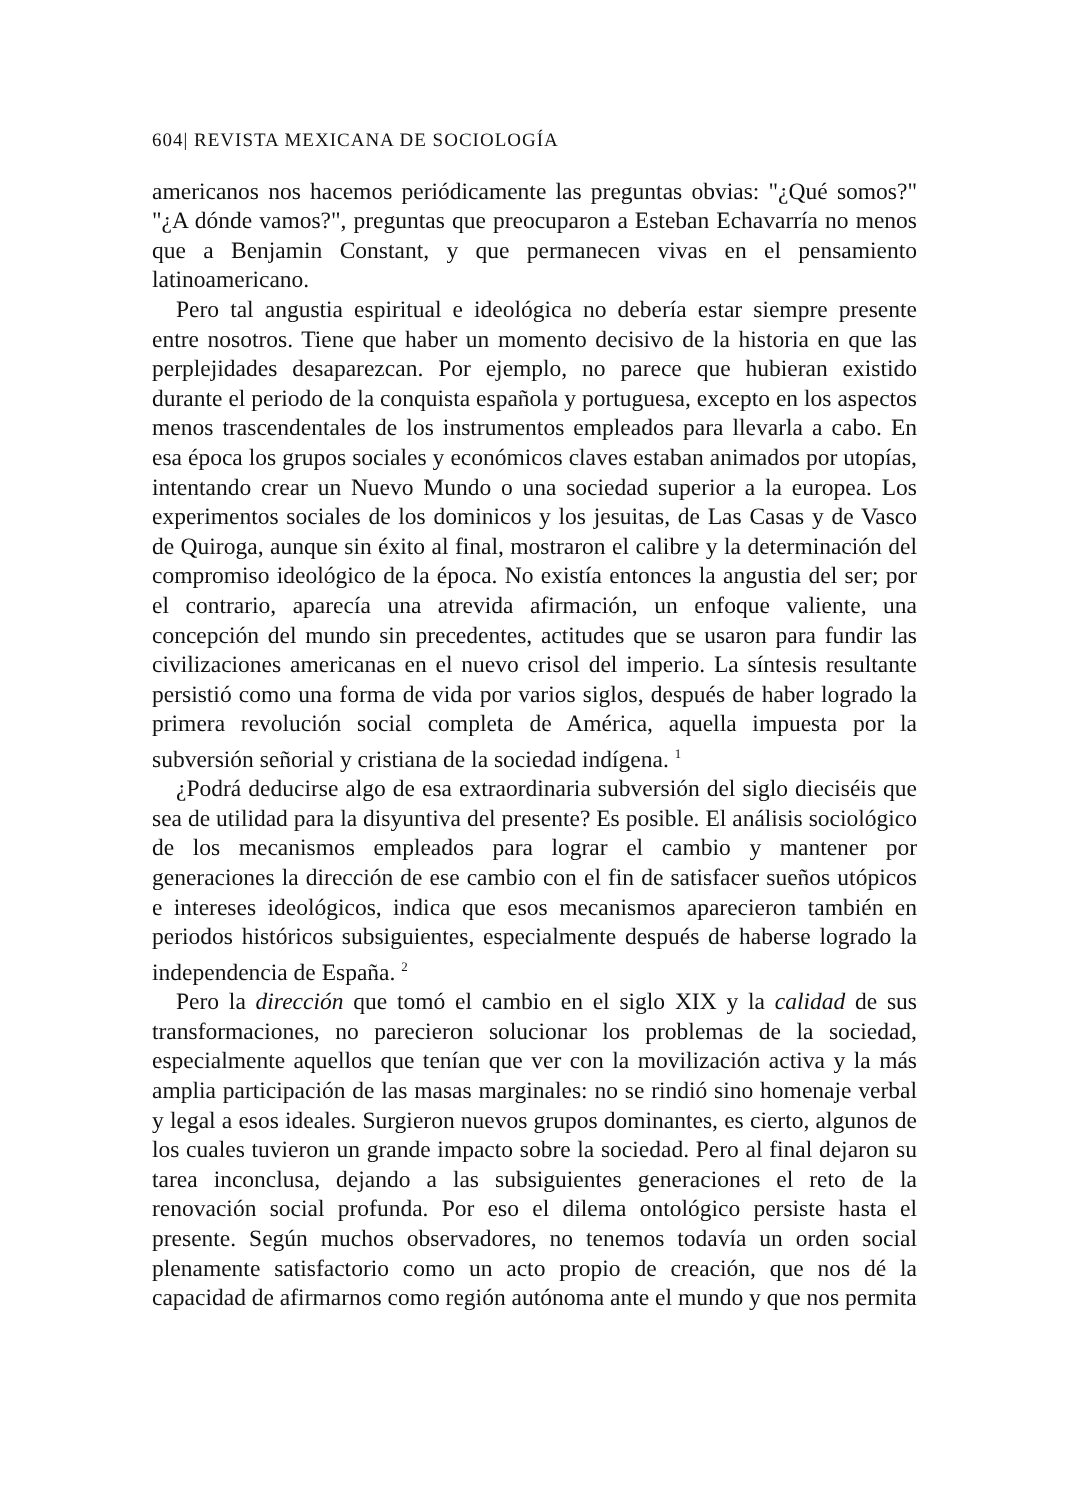604| REVISTA MEXICANA DE SOCIOLOGÍA
americanos nos hacemos periódicamente las preguntas obvias: "¿Qué somos?" "¿A dónde vamos?", preguntas que preocuparon a Esteban Echavarría no menos que a Benjamin Constant, y que permanecen vivas en el pensamiento latinoamericano.
Pero tal angustia espiritual e ideológica no debería estar siempre presente entre nosotros. Tiene que haber un momento decisivo de la historia en que las perplejidades desaparezcan. Por ejemplo, no parece que hubieran existido durante el periodo de la conquista española y portuguesa, excepto en los aspectos menos trascendentales de los instrumentos empleados para llevarla a cabo. En esa época los grupos sociales y económicos claves estaban animados por utopías, intentando crear un Nuevo Mundo o una sociedad superior a la europea. Los experimentos sociales de los dominicos y los jesuitas, de Las Casas y de Vasco de Quiroga, aunque sin éxito al final, mostraron el calibre y la determinación del compromiso ideológico de la época. No existía entonces la angustia del ser; por el contrario, aparecía una atrevida afirmación, un enfoque valiente, una concepción del mundo sin precedentes, actitudes que se usaron para fundir las civilizaciones americanas en el nuevo crisol del imperio. La síntesis resultante persistió como una forma de vida por varios siglos, después de haber logrado la primera revolución social completa de América, aquella impuesta por la subversión señorial y cristiana de la sociedad indígena. <sup>1</sup>
¿Podrá deducirse algo de esa extraordinaria subversión del siglo dieciséis que sea de utilidad para la disyuntiva del presente? Es posible. El análisis sociológico de los mecanismos empleados para lograr el cambio y mantener por generaciones la dirección de ese cambio con el fin de satisfacer sueños utópicos e intereses ideológicos, indica que esos mecanismos aparecieron también en periodos históricos subsiguientes, especialmente después de haberse logrado la independencia de España. <sup>2</sup>
Pero la dirección que tomó el cambio en el siglo XIX y la calidad de sus transformaciones, no parecieron solucionar los problemas de la sociedad, especialmente aquellos que tenían que ver con la movilización activa y la más amplia participación de las masas marginales: no se rindió sino homenaje verbal y legal a esos ideales. Surgieron nuevos grupos dominantes, es cierto, algunos de los cuales tuvieron un grande impacto sobre la sociedad. Pero al final dejaron su tarea inconclusa, dejando a las subsiguientes generaciones el reto de la renovación social profunda. Por eso el dilema ontológico persiste hasta el presente. Según muchos observadores, no tenemos todavía un orden social plenamente satisfactorio como un acto propio de creación, que nos dé la capacidad de afirmarnos como región autónoma ante el mundo y que nos permita